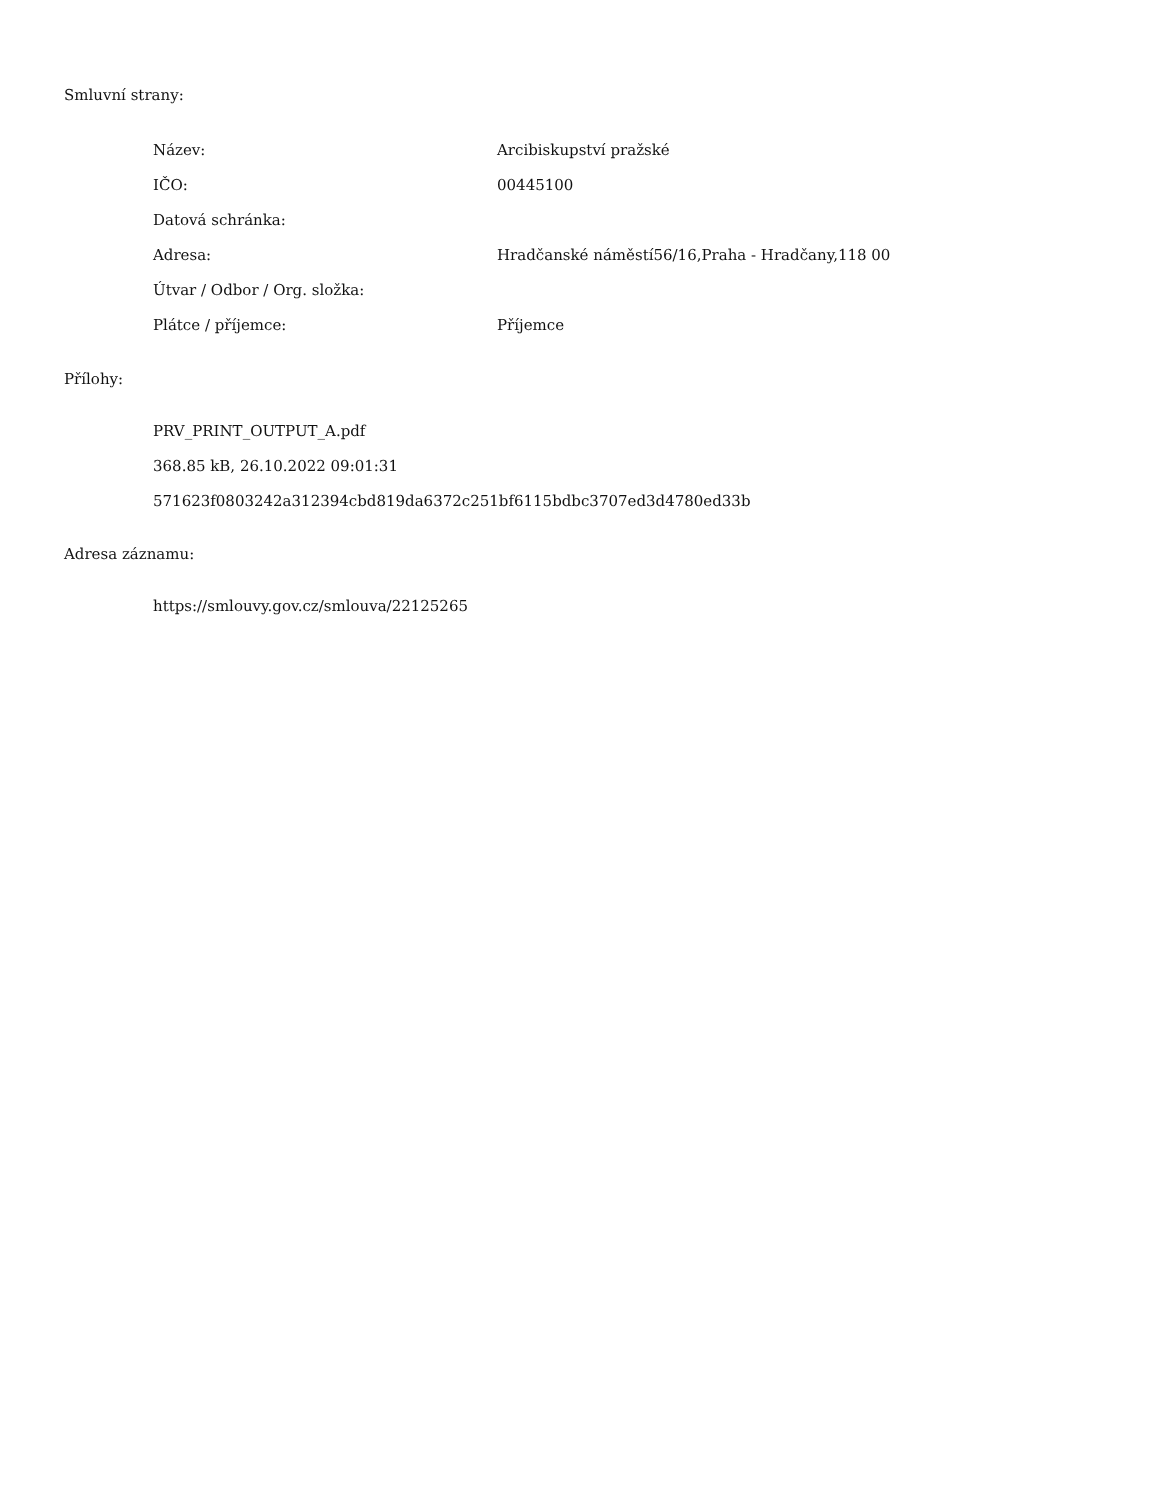Smluvní strany:
| Název: | Arcibiskupství pražské |
| IČO: | 00445100 |
| Datová schránka: | |
| Adresa: | Hradčanské náměstí56/16,Praha - Hradčany,118 00 |
| Útvar / Odbor / Org. složka: | |
| Plátce / příjemce: | Příjemce |
Přílohy:
PRV_PRINT_OUTPUT_A.pdf
368.85 kB, 26.10.2022 09:01:31
571623f0803242a312394cbd819da6372c251bf6115bdbc3707ed3d4780ed33b
Adresa záznamu:
https://smlouvy.gov.cz/smlouva/22125265